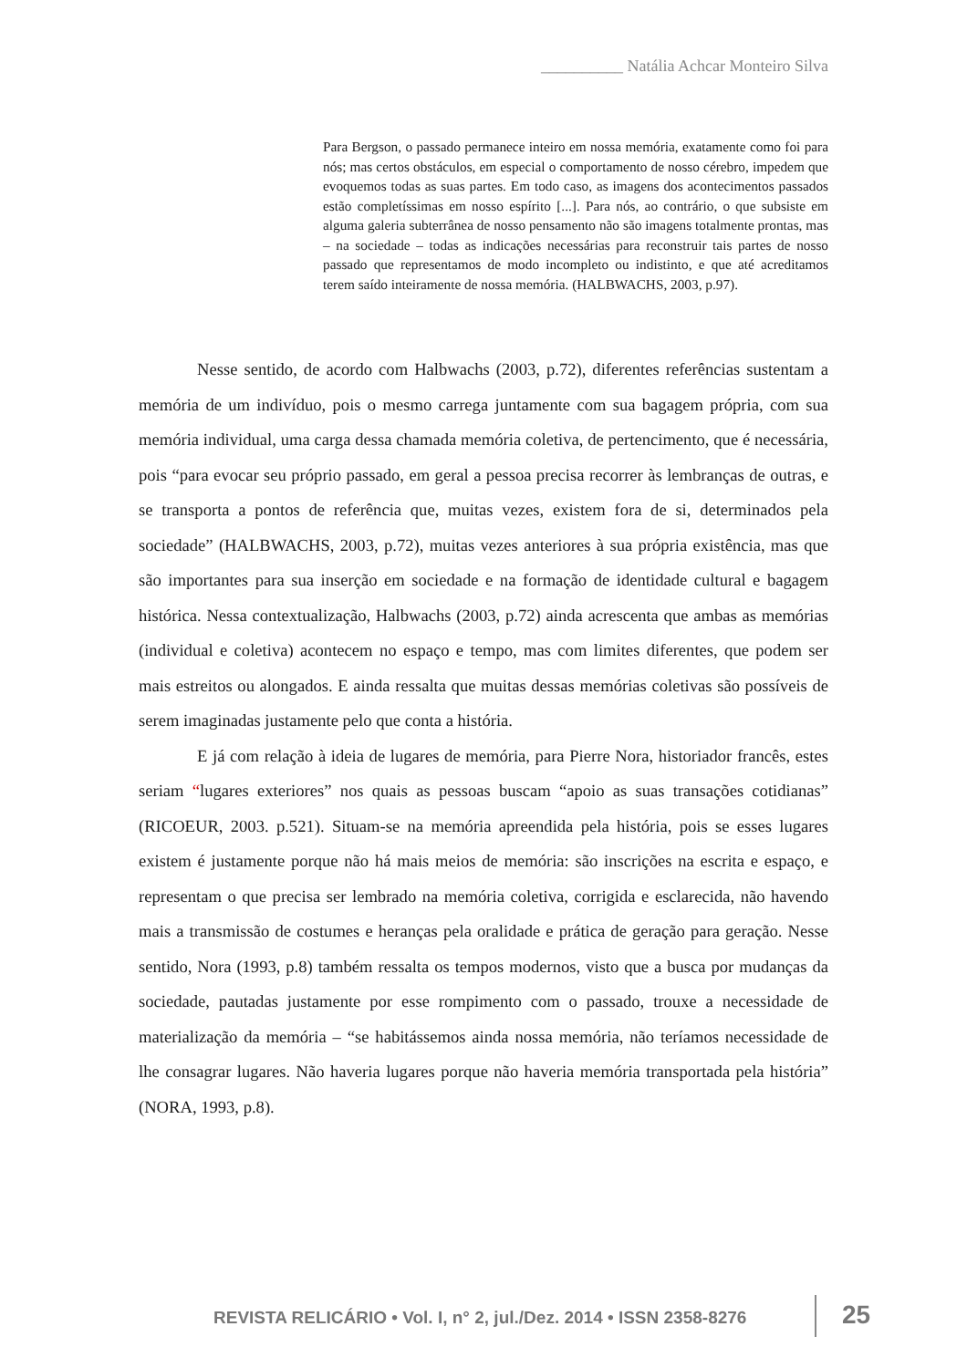__________ Natália Achcar Monteiro Silva
Para Bergson, o passado permanece inteiro em nossa memória, exatamente como foi para nós; mas certos obstáculos, em especial o comportamento de nosso cérebro, impedem que evoquemos todas as suas partes. Em todo caso, as imagens dos acontecimentos passados estão completíssimas em nosso espírito [...]. Para nós, ao contrário, o que subsiste em alguma galeria subterrânea de nosso pensamento não são imagens totalmente prontas, mas – na sociedade – todas as indicações necessárias para reconstruir tais partes de nosso passado que representamos de modo incompleto ou indistinto, e que até acreditamos terem saído inteiramente de nossa memória. (HALBWACHS, 2003, p.97).
Nesse sentido, de acordo com Halbwachs (2003, p.72), diferentes referências sustentam a memória de um indivíduo, pois o mesmo carrega juntamente com sua bagagem própria, com sua memória individual, uma carga dessa chamada memória coletiva, de pertencimento, que é necessária, pois “para evocar seu próprio passado, em geral a pessoa precisa recorrer às lembranças de outras, e se transporta a pontos de referência que, muitas vezes, existem fora de si, determinados pela sociedade” (HALBWACHS, 2003, p.72), muitas vezes anteriores à sua própria existência, mas que são importantes para sua inserção em sociedade e na formação de identidade cultural e bagagem histórica. Nessa contextualização, Halbwachs (2003, p.72) ainda acrescenta que ambas as memórias (individual e coletiva) acontecem no espaço e tempo, mas com limites diferentes, que podem ser mais estreitos ou alongados. E ainda ressalta que muitas dessas memórias coletivas são possíveis de serem imaginadas justamente pelo que conta a história.
E já com relação à ideia de lugares de memória, para Pierre Nora, historiador francês, estes seriam “lugares exteriores” nos quais as pessoas buscam “apoio as suas transações cotidianas” (RICOEUR, 2003. p.521). Situam-se na memória apreendida pela história, pois se esses lugares existem é justamente porque não há mais meios de memória: são inscrições na escrita e espaço, e representam o que precisa ser lembrado na memória coletiva, corrigida e esclarecida, não havendo mais a transmissão de costumes e heranças pela oralidade e prática de geração para geração. Nesse sentido, Nora (1993, p.8) também ressalta os tempos modernos, visto que a busca por mudanças da sociedade, pautadas justamente por esse rompimento com o passado, trouxe a necessidade de materialização da memória – “se habitássemos ainda nossa memória, não teríamos necessidade de lhe consagrar lugares. Não haveria lugares porque não haveria memória transportada pela história” (NORA, 1993, p.8).
REVISTA RELICÁRIO • Vol. I, n° 2, jul./Dez. 2014 • ISSN 2358-8276
25